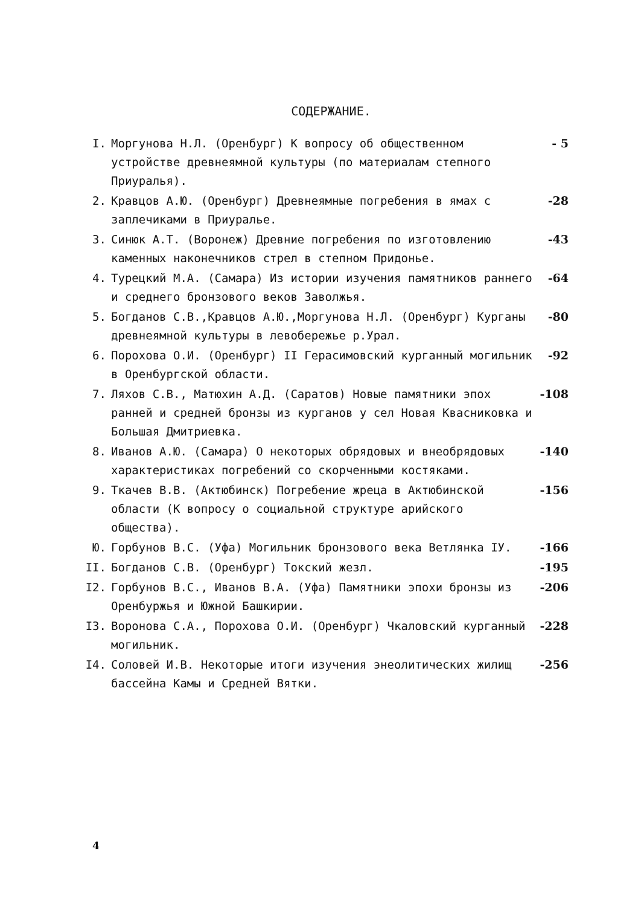СОДЕРЖАНИЕ.
I. Моргунова Н.Л. (Оренбург) К вопросу об общественном устройстве древнеямной культуры (по материалам степного Приуралья). - 5
2. Кравцов А.Ю. (Оренбург) Древнеямные погребения в ямах с заплечиками в Приуралье. -28
3. Синюк А.Т. (Воронеж) Древние погребения по изготовлению каменных наконечников стрел в степном Придонье. -43
4. Турецкий М.А. (Самара) Из истории изучения памятников раннего и среднего бронзового веков Заволжья. -64
5. Богданов С.В.,Кравцов А.Ю.,Моргунова Н.Л. (Оренбург) Курганы древнеямной культуры в левобережье р.Урал. -80
6. Порохова О.И. (Оренбург) II Герасимовский курганный могильник в Оренбургской области. -92
7. Ляхов С.В., Матюхин А.Д. (Саратов) Новые памятники эпох ранней и средней бронзы из курганов у сел Новая Квасниковка и Большая Дмитриевка. -108
8. Иванов А.Ю. (Самара) О некоторых обрядовых и внеобрядовых характеристиках погребений со скорченными костяками. -140
9. Ткачев В.В. (Актюбинск) Погребение жреца в Актюбинской области (К вопросу о социальной структуре арийского общества). -156
Ю. Горбунов В.С. (Уфа) Могильник бронзового века Ветлянка IУ. -166
II. Богданов С.В. (Оренбург) Токский жезл. -195
I2. Горбунов В.С., Иванов В.А. (Уфа) Памятники эпохи бронзы из Оренбуржья и Южной Башкирии. -206
I3. Воронова С.А., Порохова О.И. (Оренбург) Чкаловский курганный могильник. -228
I4. Соловей И.В. Некоторые итоги изучения энеолитических жилищ бассейна Камы и Средней Вятки. -256
4